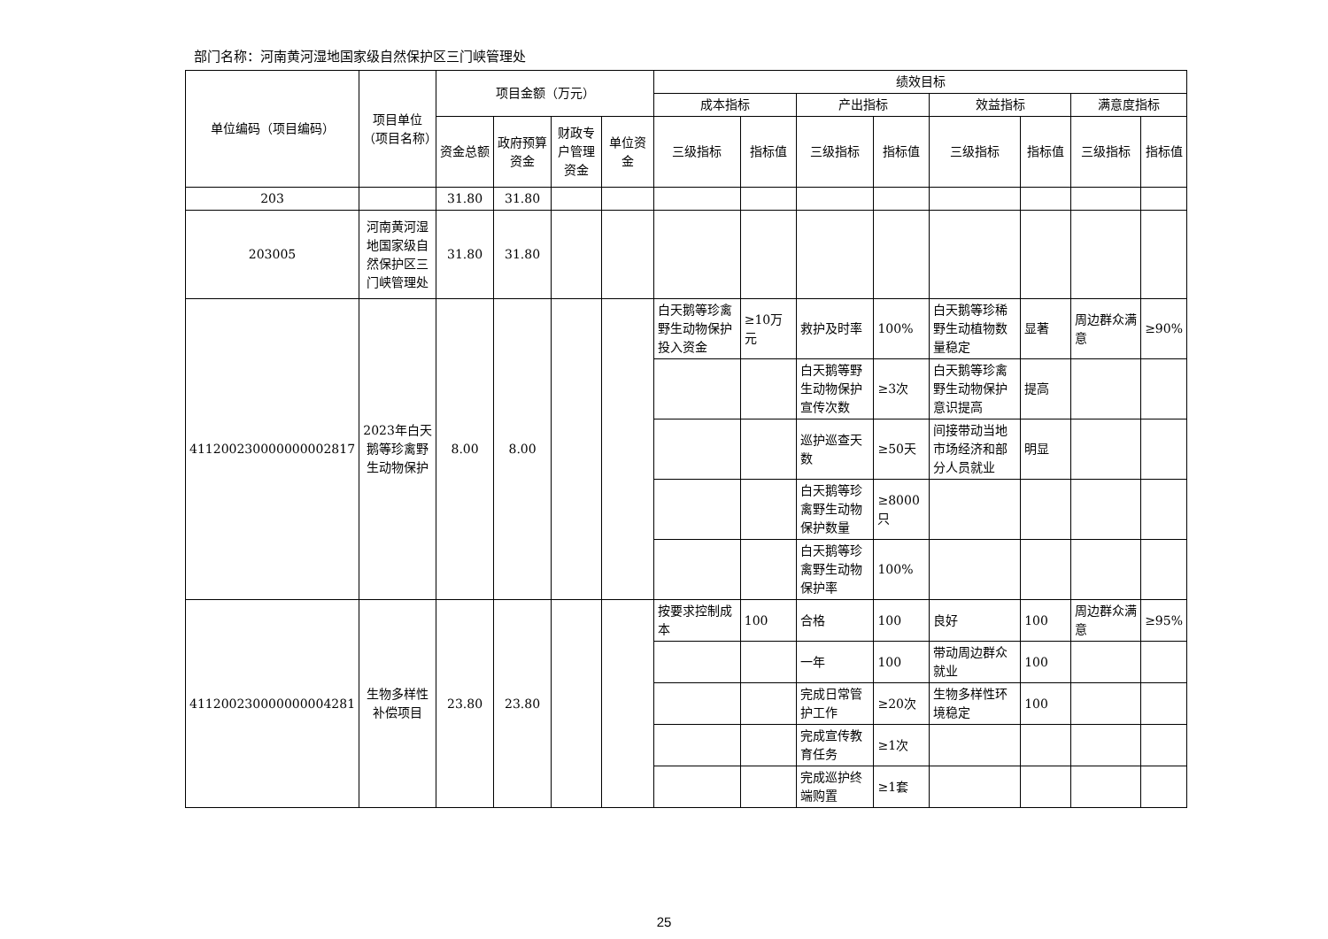部门名称：河南黄河湿地国家级自然保护区三门峡管理处
| 单位编码（项目编码） | 项目单位（项目名称） | 项目金额（万元） | | | | 绩效目标 | | | | | | | |
| --- | --- | --- | --- | --- | --- | --- | --- | --- | --- | --- | --- | --- | --- |
| | | | | | | 成本指标 | | 产出指标 | | 效益指标 | | 满意度指标 | |
| | | 资金总额 | 政府预算资金 | 财政专户管理资金 | 单位资金 | 三级指标 | 指标值 | 三级指标 | 指标值 | 三级指标 | 指标值 | 三级指标 | 指标值 |
| 203 | | 31.80 | 31.80 | | | | | | | | | | |
| 203005 | 河南黄河湿地国家级自然保护区三门峡管理处 | 31.80 | 31.80 | | | | | | | | | | |
| 411200230000000002817 | 2023年白天鹅等珍禽野生动物保护 | 8.00 | 8.00 | | | 白天鹅等珍禽野生动物保护投入资金 | ≥10万元 | 救护及时率 | 100% | 白天鹅等珍稀野生动植物数量稳定 | 显著 | 周边群众满意 | ≥90% |
| | | | | | | | | 白天鹅等野生动物保护宣传次数 | ≥3次 | 白天鹅等珍禽野生动物保护意识提高 | 提高 | | |
| | | | | | | | | 巡护巡查天数 | ≥50天 | 间接带动当地市场经济和部分人员就业 | 明显 | | |
| | | | | | | | | 白天鹅等珍禽野生动物保护数量 | ≥8000只 | | | | |
| | | | | | | | | 白天鹅等珍禽野生动物保护率 | 100% | | | | |
| 411200230000000004281 | 生物多样性补偿项目 | 23.80 | 23.80 | | | 按要求控制成本 | 100 | 合格 | 100 | 良好 | 100 | 周边群众满意 | ≥95% |
| | | | | | | | | 一年 | 100 | 带动周边群众就业 | 100 | | |
| | | | | | | | | 完成日常管护工作 | ≥20次 | 生物多样性环境稳定 | 100 | | |
| | | | | | | | | 完成宣传教育任务 | ≥1次 | | | | |
| | | | | | | | | 完成巡护终端购置 | ≥1套 | | | | |
25